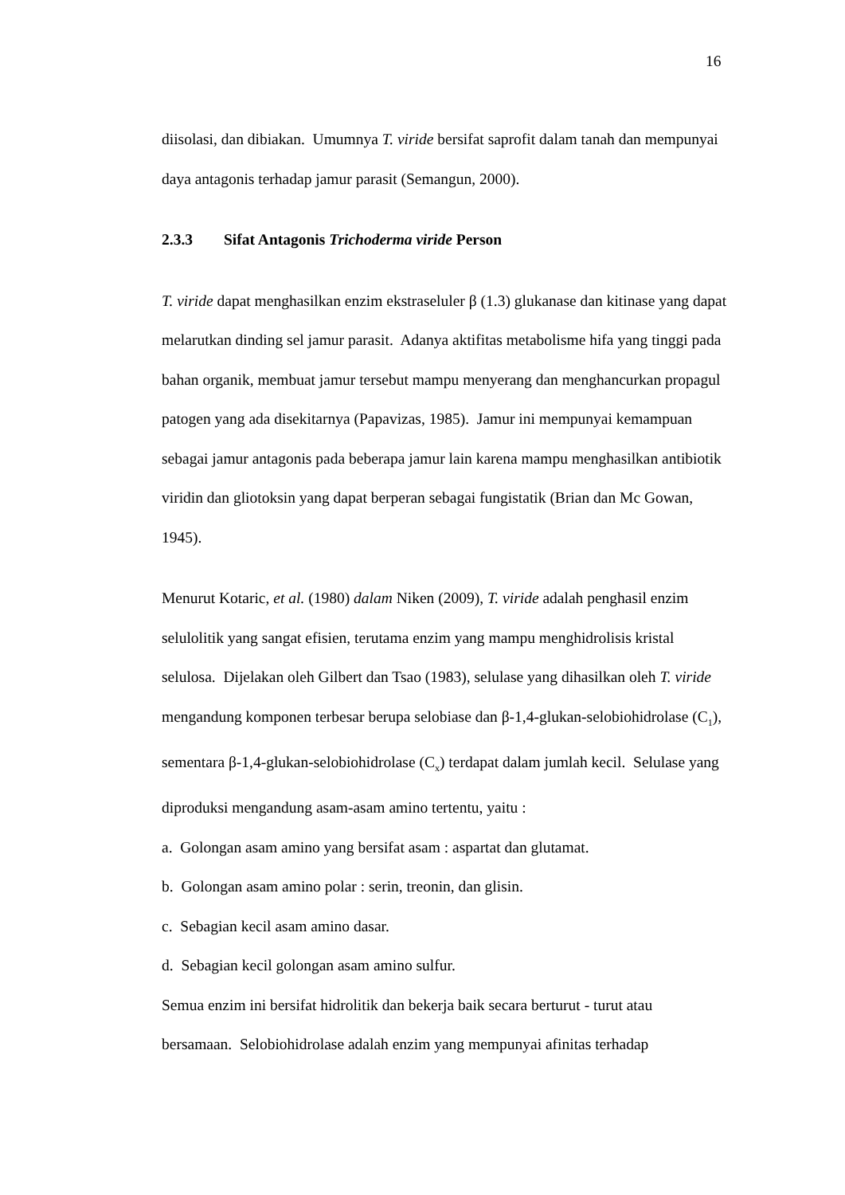16
diisolasi, dan dibiakan. Umumnya T. viride bersifat saprofit dalam tanah dan mempunyai daya antagonis terhadap jamur parasit (Semangun, 2000).
2.3.3 Sifat Antagonis Trichoderma viride Person
T. viride dapat menghasilkan enzim ekstraseluler β (1.3) glukanase dan kitinase yang dapat melarutkan dinding sel jamur parasit. Adanya aktifitas metabolisme hifa yang tinggi pada bahan organik, membuat jamur tersebut mampu menyerang dan menghancurkan propagul patogen yang ada disekitarnya (Papavizas, 1985). Jamur ini mempunyai kemampuan sebagai jamur antagonis pada beberapa jamur lain karena mampu menghasilkan antibiotik viridin dan gliotoksin yang dapat berperan sebagai fungistatik (Brian dan Mc Gowan, 1945).
Menurut Kotaric, et al. (1980) dalam Niken (2009), T. viride adalah penghasil enzim selulolitik yang sangat efisien, terutama enzim yang mampu menghidrolisis kristal selulosa. Dijelakan oleh Gilbert dan Tsao (1983), selulase yang dihasilkan oleh T. viride mengandung komponen terbesar berupa selobiase dan β-1,4-glukan-selobiohidrolase (C<sub>1</sub>), sementara β-1,4-glukan-selobiohidrolase (C<sub>x</sub>) terdapat dalam jumlah kecil. Selulase yang diproduksi mengandung asam-asam amino tertentu, yaitu :
a. Golongan asam amino yang bersifat asam : aspartat dan glutamat.
b. Golongan asam amino polar : serin, treonin, dan glisin.
c. Sebagian kecil asam amino dasar.
d. Sebagian kecil golongan asam amino sulfur.
Semua enzim ini bersifat hidrolitik dan bekerja baik secara berturut - turut atau bersamaan. Selobiohidrolase adalah enzim yang mempunyai afinitas terhadap